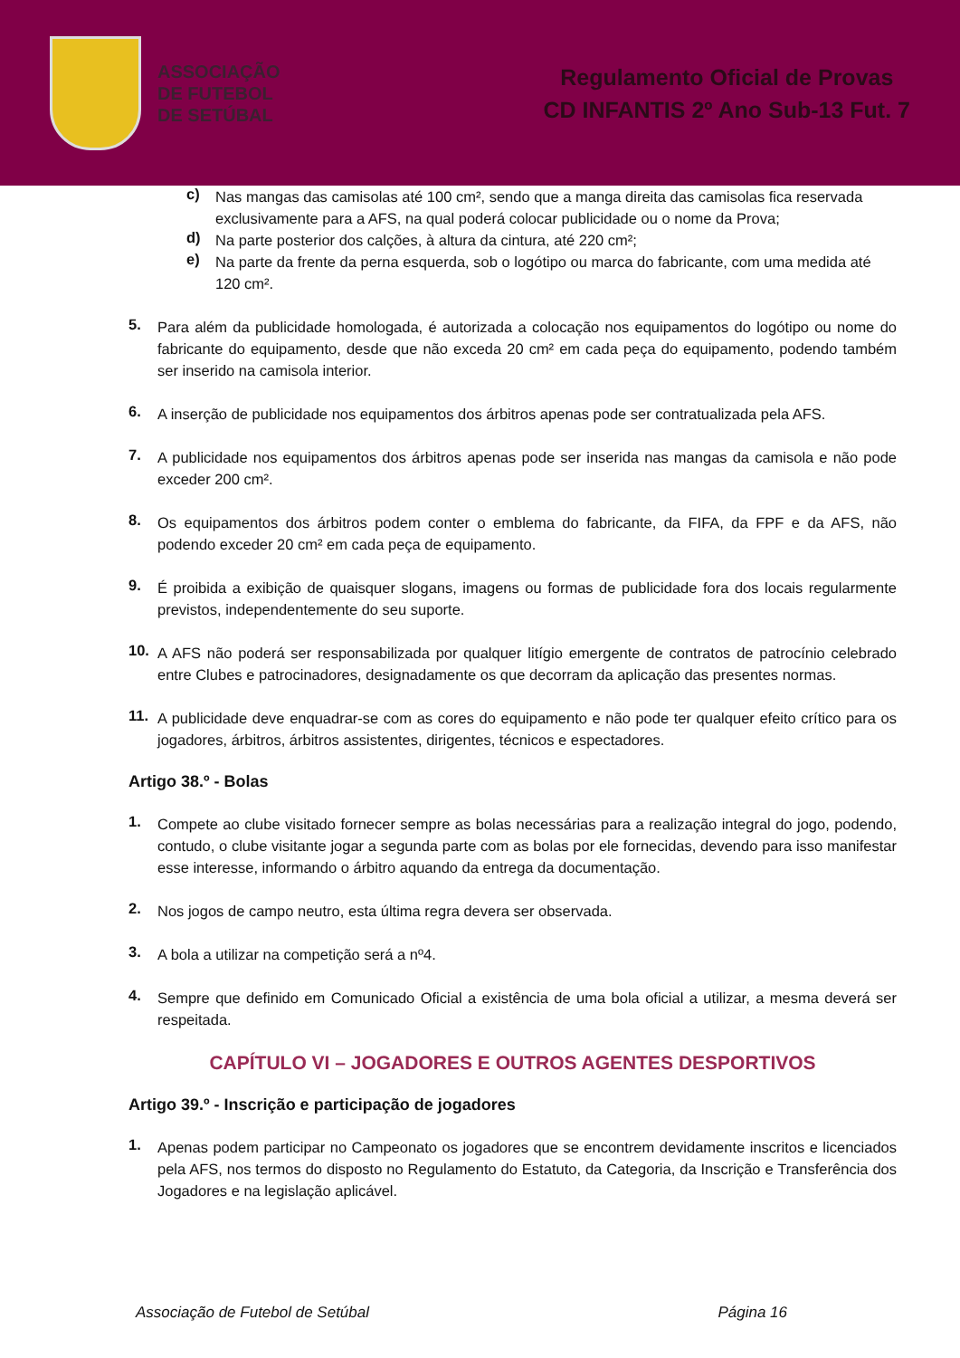ASSOCIAÇÃO
DE FUTEBOL
DE SETÚBAL
Regulamento Oficial de Provas
CD INFANTIS 2º Ano Sub-13 Fut. 7
c) Nas mangas das camisolas até 100 cm², sendo que a manga direita das camisolas fica reservada exclusivamente para a AFS, na qual poderá colocar publicidade ou o nome da Prova;
d) Na parte posterior dos calções, à altura da cintura, até 220 cm²;
e) Na parte da frente da perna esquerda, sob o logótipo ou marca do fabricante, com uma medida até 120 cm².
5. Para além da publicidade homologada, é autorizada a colocação nos equipamentos do logótipo ou nome do fabricante do equipamento, desde que não exceda 20 cm² em cada peça do equipamento, podendo também ser inserido na camisola interior.
6. A inserção de publicidade nos equipamentos dos árbitros apenas pode ser contratualizada pela AFS.
7. A publicidade nos equipamentos dos árbitros apenas pode ser inserida nas mangas da camisola e não pode exceder 200 cm².
8. Os equipamentos dos árbitros podem conter o emblema do fabricante, da FIFA, da FPF e da AFS, não podendo exceder 20 cm² em cada peça de equipamento.
9. É proibida a exibição de quaisquer slogans, imagens ou formas de publicidade fora dos locais regularmente previstos, independentemente do seu suporte.
10. A AFS não poderá ser responsabilizada por qualquer litígio emergente de contratos de patrocínio celebrado entre Clubes e patrocinadores, designadamente os que decorram da aplicação das presentes normas.
11. A publicidade deve enquadrar-se com as cores do equipamento e não pode ter qualquer efeito crítico para os jogadores, árbitros, árbitros assistentes, dirigentes, técnicos e espectadores.
Artigo 38.º - Bolas
1. Compete ao clube visitado fornecer sempre as bolas necessárias para a realização integral do jogo, podendo, contudo, o clube visitante jogar a segunda parte com as bolas por ele fornecidas, devendo para isso manifestar esse interesse, informando o árbitro aquando da entrega da documentação.
2. Nos jogos de campo neutro, esta última regra devera ser observada.
3. A bola a utilizar na competição será a nº4.
4. Sempre que definido em Comunicado Oficial a existência de uma bola oficial a utilizar, a mesma deverá ser respeitada.
CAPÍTULO VI – JOGADORES E OUTROS AGENTES DESPORTIVOS
Artigo 39.º - Inscrição e participação de jogadores
1. Apenas podem participar no Campeonato os jogadores que se encontrem devidamente inscritos e licenciados pela AFS, nos termos do disposto no Regulamento do Estatuto, da Categoria, da Inscrição e Transferência dos Jogadores e na legislação aplicável.
Associação de Futebol de Setúbal Página 16